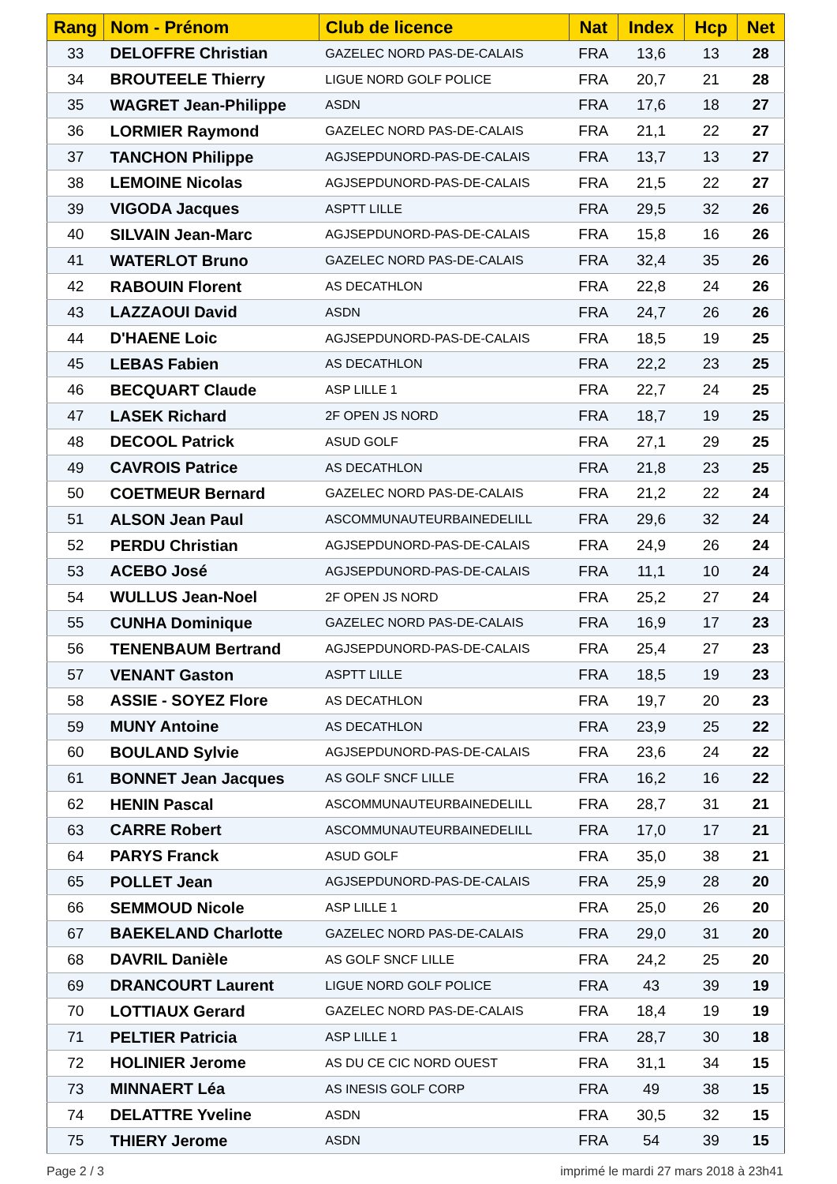| Rang | Nom - Prénom | Club de licence | Nat | Index | Hcp | Net |
| --- | --- | --- | --- | --- | --- | --- |
| 33 | DELOFFRE Christian | GAZELEC NORD PAS-DE-CALAIS | FRA | 13,6 | 13 | 28 |
| 34 | BROUTEELE Thierry | LIGUE NORD GOLF POLICE | FRA | 20,7 | 21 | 28 |
| 35 | WAGRET Jean-Philippe | ASDN | FRA | 17,6 | 18 | 27 |
| 36 | LORMIER Raymond | GAZELEC NORD PAS-DE-CALAIS | FRA | 21,1 | 22 | 27 |
| 37 | TANCHON Philippe | AGJSEPDUNORD-PAS-DE-CALAIS | FRA | 13,7 | 13 | 27 |
| 38 | LEMOINE Nicolas | AGJSEPDUNORD-PAS-DE-CALAIS | FRA | 21,5 | 22 | 27 |
| 39 | VIGODA Jacques | ASPTT LILLE | FRA | 29,5 | 32 | 26 |
| 40 | SILVAIN Jean-Marc | AGJSEPDUNORD-PAS-DE-CALAIS | FRA | 15,8 | 16 | 26 |
| 41 | WATERLOT Bruno | GAZELEC NORD PAS-DE-CALAIS | FRA | 32,4 | 35 | 26 |
| 42 | RABOUIN Florent | AS DECATHLON | FRA | 22,8 | 24 | 26 |
| 43 | LAZZAOUI David | ASDN | FRA | 24,7 | 26 | 26 |
| 44 | D'HAENE Loic | AGJSEPDUNORD-PAS-DE-CALAIS | FRA | 18,5 | 19 | 25 |
| 45 | LEBAS Fabien | AS DECATHLON | FRA | 22,2 | 23 | 25 |
| 46 | BECQUART Claude | ASP LILLE 1 | FRA | 22,7 | 24 | 25 |
| 47 | LASEK Richard | 2F OPEN JS NORD | FRA | 18,7 | 19 | 25 |
| 48 | DECOOL Patrick | ASUD GOLF | FRA | 27,1 | 29 | 25 |
| 49 | CAVROIS Patrice | AS DECATHLON | FRA | 21,8 | 23 | 25 |
| 50 | COETMEUR Bernard | GAZELEC NORD PAS-DE-CALAIS | FRA | 21,2 | 22 | 24 |
| 51 | ALSON Jean Paul | ASCOMMUNAUTEURBAINEDELILL | FRA | 29,6 | 32 | 24 |
| 52 | PERDU Christian | AGJSEPDUNORD-PAS-DE-CALAIS | FRA | 24,9 | 26 | 24 |
| 53 | ACEBO José | AGJSEPDUNORD-PAS-DE-CALAIS | FRA | 11,1 | 10 | 24 |
| 54 | WULLUS Jean-Noel | 2F OPEN JS NORD | FRA | 25,2 | 27 | 24 |
| 55 | CUNHA Dominique | GAZELEC NORD PAS-DE-CALAIS | FRA | 16,9 | 17 | 23 |
| 56 | TENENBAUM Bertrand | AGJSEPDUNORD-PAS-DE-CALAIS | FRA | 25,4 | 27 | 23 |
| 57 | VENANT Gaston | ASPTT LILLE | FRA | 18,5 | 19 | 23 |
| 58 | ASSIE - SOYEZ Flore | AS DECATHLON | FRA | 19,7 | 20 | 23 |
| 59 | MUNY Antoine | AS DECATHLON | FRA | 23,9 | 25 | 22 |
| 60 | BOULAND Sylvie | AGJSEPDUNORD-PAS-DE-CALAIS | FRA | 23,6 | 24 | 22 |
| 61 | BONNET Jean Jacques | AS GOLF SNCF LILLE | FRA | 16,2 | 16 | 22 |
| 62 | HENIN Pascal | ASCOMMUNAUTEURBAINEDELILL | FRA | 28,7 | 31 | 21 |
| 63 | CARRE Robert | ASCOMMUNAUTEURBAINEDELILL | FRA | 17,0 | 17 | 21 |
| 64 | PARYS Franck | ASUD GOLF | FRA | 35,0 | 38 | 21 |
| 65 | POLLET Jean | AGJSEPDUNORD-PAS-DE-CALAIS | FRA | 25,9 | 28 | 20 |
| 66 | SEMMOUD Nicole | ASP LILLE 1 | FRA | 25,0 | 26 | 20 |
| 67 | BAEKELAND Charlotte | GAZELEC NORD PAS-DE-CALAIS | FRA | 29,0 | 31 | 20 |
| 68 | DAVRIL Danièle | AS GOLF SNCF LILLE | FRA | 24,2 | 25 | 20 |
| 69 | DRANCOURT Laurent | LIGUE NORD GOLF POLICE | FRA | 43 | 39 | 19 |
| 70 | LOTTIAUX Gerard | GAZELEC NORD PAS-DE-CALAIS | FRA | 18,4 | 19 | 19 |
| 71 | PELTIER Patricia | ASP LILLE 1 | FRA | 28,7 | 30 | 18 |
| 72 | HOLINIER Jerome | AS DU CE CIC NORD OUEST | FRA | 31,1 | 34 | 15 |
| 73 | MINNAERT Léa | AS INESIS GOLF CORP | FRA | 49 | 38 | 15 |
| 74 | DELATTRE Yveline | ASDN | FRA | 30,5 | 32 | 15 |
| 75 | THIERY Jerome | ASDN | FRA | 54 | 39 | 15 |
Page 2 / 3 imprimé le mardi 27 mars 2018 à 23h41